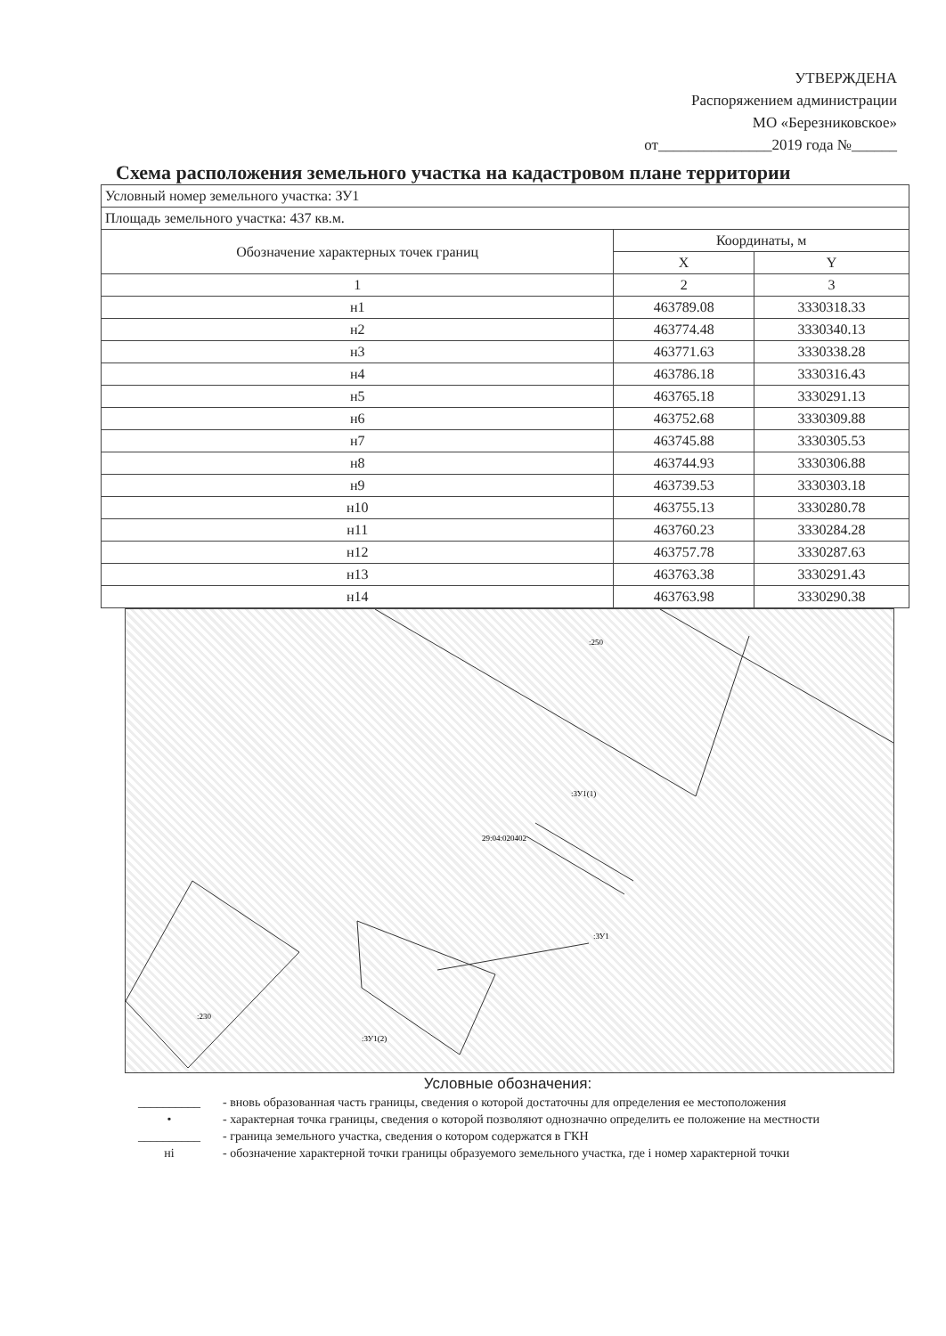УТВЕРЖДЕНА
Распоряжением администрации
МО «Березниковское»
от_______________2019 года №______
Схема расположения земельного участка на кадастровом плане территории
| Условный номер земельного участка: ЗУ1 | | |
| Площадь земельного участка: 437 кв.м. | | |
| Обозначение характерных точек границ | Координаты, м | |
| | X | Y |
| 1 | 2 | 3 |
| н1 | 463789.08 | 3330318.33 |
| н2 | 463774.48 | 3330340.13 |
| н3 | 463771.63 | 3330338.28 |
| н4 | 463786.18 | 3330316.43 |
| н5 | 463765.18 | 3330291.13 |
| н6 | 463752.68 | 3330309.88 |
| н7 | 463745.88 | 3330305.53 |
| н8 | 463744.93 | 3330306.88 |
| н9 | 463739.53 | 3330303.18 |
| н10 | 463755.13 | 3330280.78 |
| н11 | 463760.23 | 3330284.28 |
| н12 | 463757.78 | 3330287.63 |
| н13 | 463763.38 | 3330291.43 |
| н14 | 463763.98 | 3330290.38 |
29:04:020402
:ЗУ1(1)
:ЗУ1
:ЗУ1(2)
:250
:230
Условные обозначения:
__________ - вновь образованная часть границы, сведения о которой достаточны для определения ее местоположения
• - характерная точка границы, сведения о которой позволяют однозначно определить ее положение на местности
__________ - граница земельного участка, сведения о котором содержатся в ГКН
нi - обозначение характерной точки границы образуемого земельного участка, где i номер характерной точки